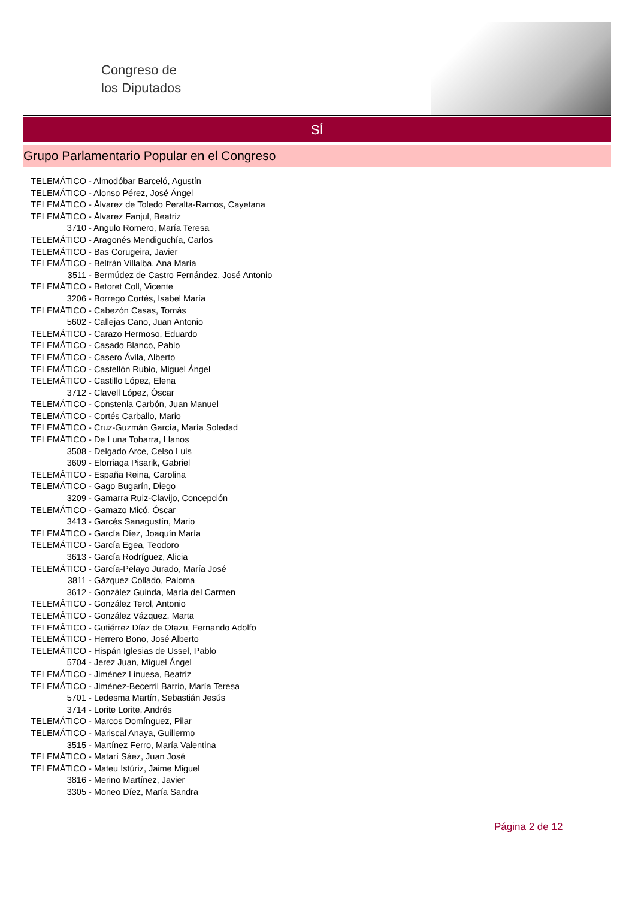Congreso de
los Diputados
SÍ
Grupo Parlamentario Popular en el Congreso
TELEMÁTICO - Almodóbar Barceló, Agustín
TELEMÁTICO - Alonso Pérez, José Ángel
TELEMÁTICO - Álvarez de Toledo Peralta-Ramos, Cayetana
TELEMÁTICO - Álvarez Fanjul, Beatriz
3710 - Angulo Romero, María Teresa
TELEMÁTICO - Aragonés Mendiguchía, Carlos
TELEMÁTICO - Bas Corugeira, Javier
TELEMÁTICO - Beltrán Villalba, Ana María
3511 - Bermúdez de Castro Fernández, José Antonio
TELEMÁTICO - Betoret Coll, Vicente
3206 - Borrego Cortés, Isabel María
TELEMÁTICO - Cabezón Casas, Tomás
5602 - Callejas Cano, Juan Antonio
TELEMÁTICO - Carazo Hermoso, Eduardo
TELEMÁTICO - Casado Blanco, Pablo
TELEMÁTICO - Casero Ávila, Alberto
TELEMÁTICO - Castellón Rubio, Miguel Ángel
TELEMÁTICO - Castillo López, Elena
3712 - Clavell López, Óscar
TELEMÁTICO - Constenla Carbón, Juan Manuel
TELEMÁTICO - Cortés Carballo, Mario
TELEMÁTICO - Cruz-Guzmán García, María Soledad
TELEMÁTICO - De Luna Tobarra, Llanos
3508 - Delgado Arce, Celso Luis
3609 - Elorriaga Pisarik, Gabriel
TELEMÁTICO - España Reina, Carolina
TELEMÁTICO - Gago Bugarín, Diego
3209 - Gamarra Ruiz-Clavijo, Concepción
TELEMÁTICO - Gamazo Micó, Óscar
3413 - Garcés Sanagustín, Mario
TELEMÁTICO - García Díez, Joaquín María
TELEMÁTICO - García Egea, Teodoro
3613 - García Rodríguez, Alicia
TELEMÁTICO - García-Pelayo Jurado, María José
3811 - Gázquez Collado, Paloma
3612 - González Guinda, María del Carmen
TELEMÁTICO - González Terol, Antonio
TELEMÁTICO - González Vázquez, Marta
TELEMÁTICO - Gutiérrez Díaz de Otazu, Fernando Adolfo
TELEMÁTICO - Herrero Bono, José Alberto
TELEMÁTICO - Hispán Iglesias de Ussel, Pablo
5704 - Jerez Juan, Miguel Ángel
TELEMÁTICO - Jiménez Linuesa, Beatriz
TELEMÁTICO - Jiménez-Becerril Barrio, María Teresa
5701 - Ledesma Martín, Sebastián Jesús
3714 - Lorite Lorite, Andrés
TELEMÁTICO - Marcos Domínguez, Pilar
TELEMÁTICO - Mariscal Anaya, Guillermo
3515 - Martínez Ferro, María Valentina
TELEMÁTICO - Matarí Sáez, Juan José
TELEMÁTICO - Mateu Istúriz, Jaime Miguel
3816 - Merino Martínez, Javier
3305 - Moneo Díez, María Sandra
Página 2 de 12